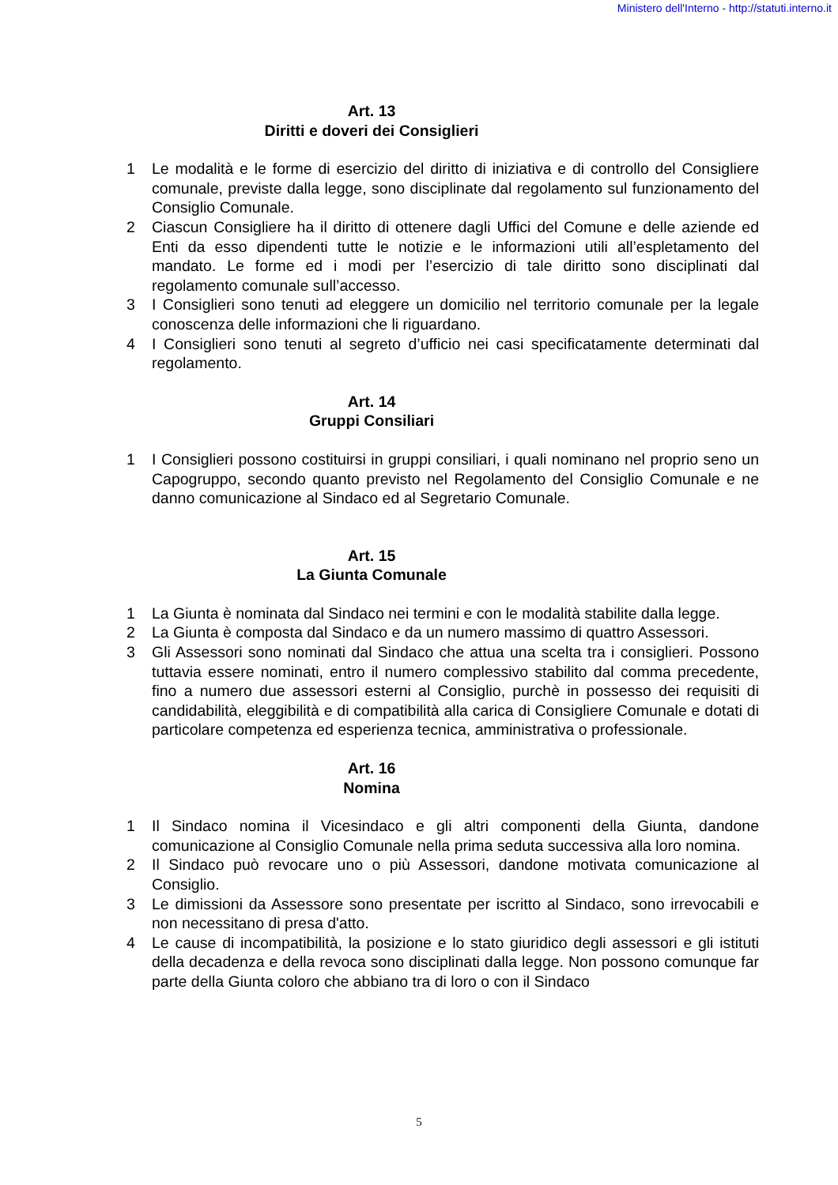Ministero dell'Interno - http://statuti.interno.it
Art. 13
Diritti e doveri dei Consiglieri
1 Le modalità e le forme di esercizio del diritto di iniziativa e di controllo del Consigliere comunale, previste dalla legge, sono disciplinate dal regolamento sul funzionamento del Consiglio Comunale.
2 Ciascun Consigliere ha il diritto di ottenere dagli Uffici del Comune e delle aziende ed Enti da esso dipendenti tutte le notizie e le informazioni utili all’espletamento del mandato. Le forme ed i modi per l’esercizio di tale diritto sono disciplinati dal regolamento comunale sull’accesso.
3 I Consiglieri sono tenuti ad eleggere un domicilio nel territorio comunale per la legale conoscenza delle informazioni che li riguardano.
4 I Consiglieri sono tenuti al segreto d’ufficio nei casi specificatamente determinati dal regolamento.
Art. 14
Gruppi Consiliari
1 I Consiglieri possono costituirsi in gruppi consiliari, i quali nominano nel proprio seno un Capogruppo, secondo quanto previsto nel Regolamento del Consiglio Comunale e ne danno comunicazione al Sindaco ed al Segretario Comunale.
Art. 15
La Giunta Comunale
1 La Giunta è nominata dal Sindaco nei termini e con le modalità stabilite dalla legge.
2 La Giunta è composta dal Sindaco e da un numero massimo di quattro Assessori.
3 Gli Assessori sono nominati dal Sindaco che attua una scelta tra i consiglieri. Possono tuttavia essere nominati, entro il numero complessivo stabilito dal comma precedente, fino a numero due assessori esterni al Consiglio, purchè in possesso dei requisiti di candidabilità, eleggibilità e di compatibilità alla carica di Consigliere Comunale e dotati di particolare competenza ed esperienza tecnica, amministrativa o professionale.
Art. 16
Nomina
1 Il Sindaco nomina il Vicesindaco e gli altri componenti della Giunta, dandone comunicazione al Consiglio Comunale nella prima seduta successiva alla loro nomina.
2 Il Sindaco può revocare uno o più Assessori, dandone motivata comunicazione al Consiglio.
3 Le dimissioni da Assessore sono presentate per iscritto al Sindaco, sono irrevocabili e non necessitano di presa d'atto.
4 Le cause di incompatibilità, la posizione e lo stato giuridico degli assessori e gli istituti della decadenza e della revoca sono disciplinati dalla legge. Non possono comunque far parte della Giunta coloro che abbiano tra di loro o con il Sindaco
5